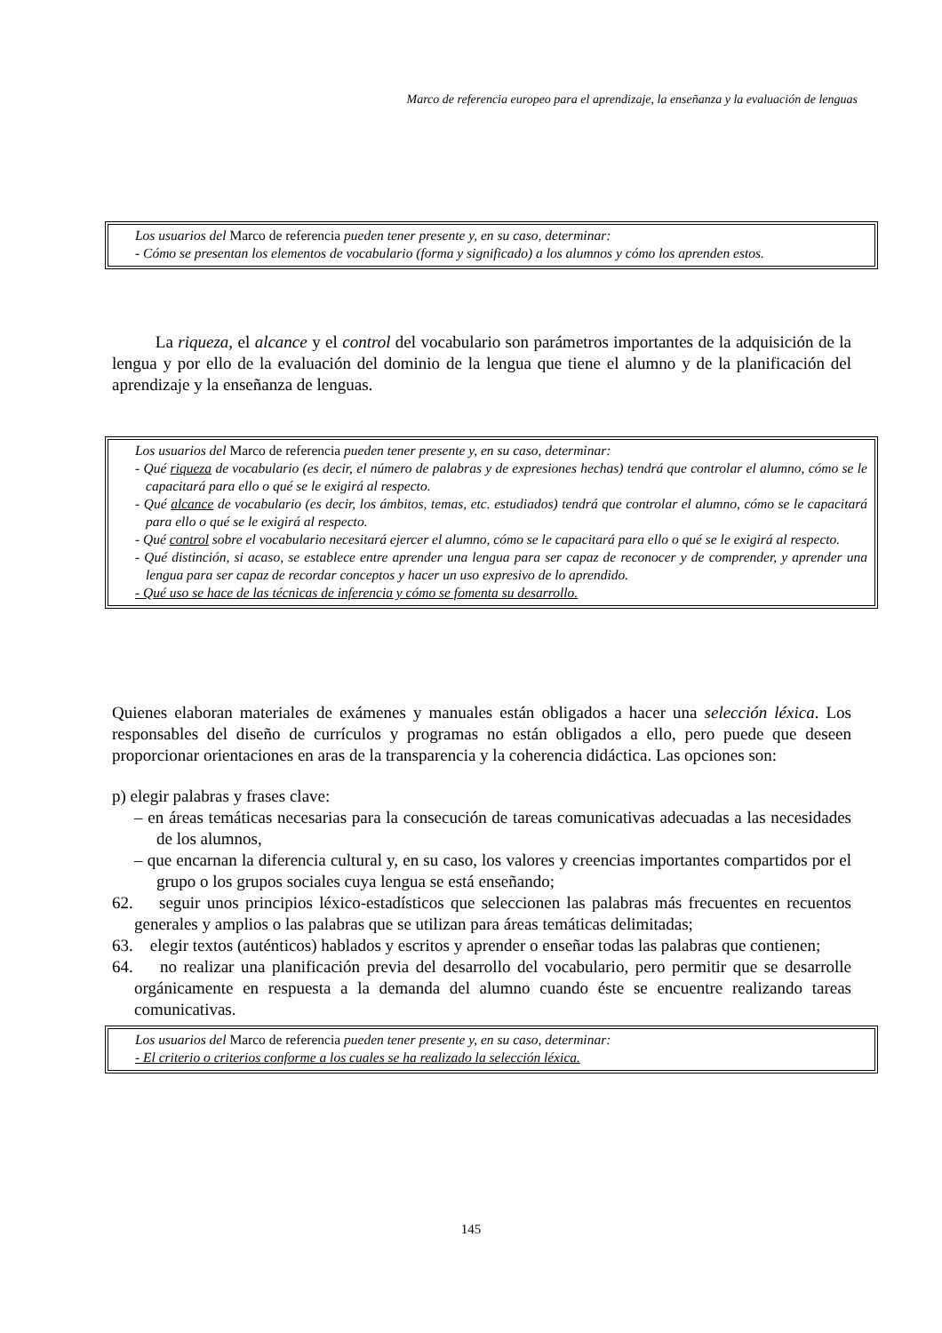Marco de referencia europeo para el aprendizaje, la enseñanza y la evaluación de lenguas
Los usuarios del Marco de referencia pueden tener presente y, en su caso, determinar:
- Cómo se presentan los elementos de vocabulario (forma y significado) a los alumnos y cómo los aprenden estos.
La riqueza, el alcance y el control del vocabulario son parámetros importantes de la adquisición de la lengua y por ello de la evaluación del dominio de la lengua que tiene el alumno y de la planificación del aprendizaje y la enseñanza de lenguas.
Los usuarios del Marco de referencia pueden tener presente y, en su caso, determinar:
- Qué riqueza de vocabulario (es decir, el número de palabras y de expresiones hechas) tendrá que controlar el alumno, cómo se le capacitará para ello o qué se le exigirá al respecto.
- Qué alcance de vocabulario (es decir, los ámbitos, temas, etc. estudiados) tendrá que controlar el alumno, cómo se le capacitará para ello o qué se le exigirá al respecto.
- Qué control sobre el vocabulario necesitará ejercer el alumno, cómo se le capacitará para ello o qué se le exigirá al respecto.
- Qué distinción, si acaso, se establece entre aprender una lengua para ser capaz de reconocer y de comprender, y aprender una lengua para ser capaz de recordar conceptos y hacer un uso expresivo de lo aprendido.
- Qué uso se hace de las técnicas de inferencia y cómo se fomenta su desarrollo.
Quienes elaboran materiales de exámenes y manuales están obligados a hacer una selección léxica. Los responsables del diseño de currículos y programas no están obligados a ello, pero puede que deseen proporcionar orientaciones en aras de la transparencia y la coherencia didáctica. Las opciones son:
p) elegir palabras y frases clave:
– en áreas temáticas necesarias para la consecución de tareas comunicativas adecuadas a las necesidades de los alumnos,
– que encarnan la diferencia cultural y, en su caso, los valores y creencias importantes compartidos por el grupo o los grupos sociales cuya lengua se está enseñando;
62. seguir unos principios léxico-estadísticos que seleccionen las palabras más frecuentes en recuentos generales y amplios o las palabras que se utilizan para áreas temáticas delimitadas;
63. elegir textos (auténticos) hablados y escritos y aprender o enseñar todas las palabras que contienen;
64. no realizar una planificación previa del desarrollo del vocabulario, pero permitir que se desarrolle orgánicamente en respuesta a la demanda del alumno cuando éste se encuentre realizando tareas comunicativas.
Los usuarios del Marco de referencia pueden tener presente y, en su caso, determinar:
- El criterio o criterios conforme a los cuales se ha realizado la selección léxica.
145